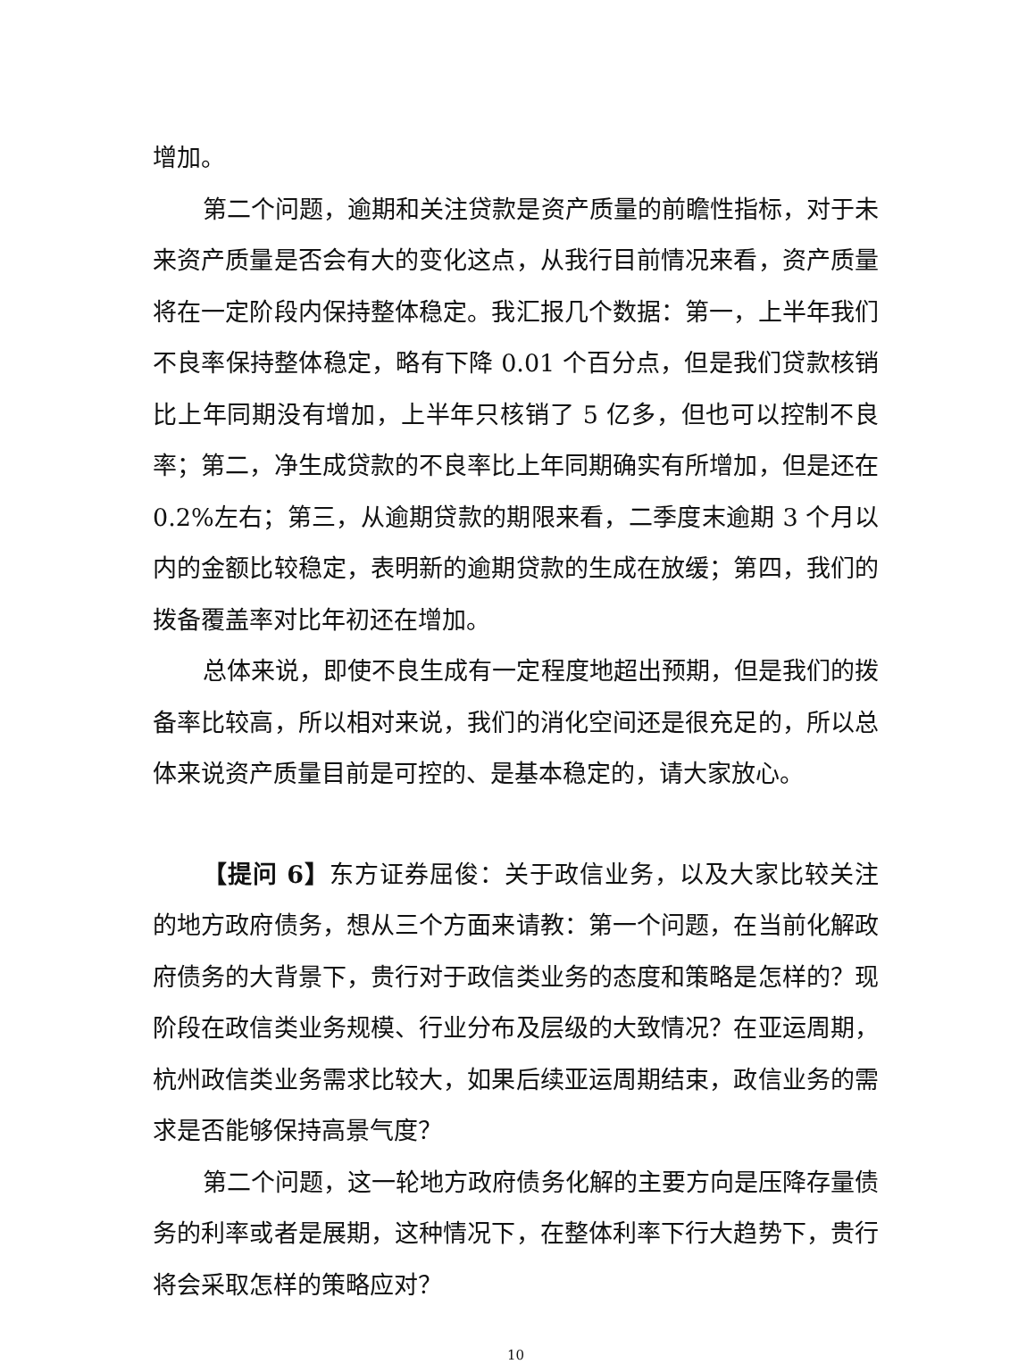增加。
第二个问题，逾期和关注贷款是资产质量的前瞻性指标，对于未来资产质量是否会有大的变化这点，从我行目前情况来看，资产质量将在一定阶段内保持整体稳定。我汇报几个数据：第一，上半年我们不良率保持整体稳定，略有下降 0.01 个百分点，但是我们贷款核销比上年同期没有增加，上半年只核销了 5 亿多，但也可以控制不良率；第二，净生成贷款的不良率比上年同期确实有所增加，但是还在 0.2%左右；第三，从逾期贷款的期限来看，二季度末逾期 3 个月以内的金额比较稳定，表明新的逾期贷款的生成在放缓；第四，我们的拨备覆盖率对比年初还在增加。
总体来说，即使不良生成有一定程度地超出预期，但是我们的拨备率比较高，所以相对来说，我们的消化空间还是很充足的，所以总体来说资产质量目前是可控的、是基本稳定的，请大家放心。
【提问 6】东方证券屈俊：关于政信业务，以及大家比较关注的地方政府债务，想从三个方面来请教：第一个问题，在当前化解政府债务的大背景下，贵行对于政信类业务的态度和策略是怎样的？现阶段在政信类业务规模、行业分布及层级的大致情况？在亚运周期，杭州政信类业务需求比较大，如果后续亚运周期结束，政信业务的需求是否能够保持高景气度？
第二个问题，这一轮地方政府债务化解的主要方向是压降存量债务的利率或者是展期，这种情况下，在整体利率下行大趋势下，贵行将会采取怎样的策略应对？
10